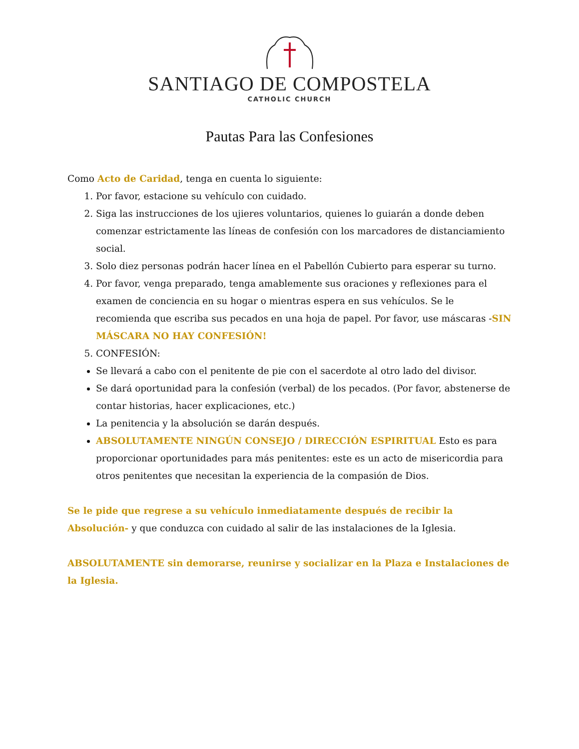SANTIAGO DE COMPOSTELA
CATHOLIC CHURCH
Pautas Para las Confesiones
Como Acto de Caridad, tenga en cuenta lo siguiente:
1. Por favor, estacione su vehículo con cuidado.
2. Siga las instrucciones de los ujieres voluntarios, quienes lo guiarán a donde deben comenzar estrictamente las líneas de confesión con los marcadores de distanciamiento social.
3. Solo diez personas podrán hacer línea en el Pabellón Cubierto para esperar su turno.
4. Por favor, venga preparado, tenga amablemente sus oraciones y reflexiones para el examen de conciencia en su hogar o mientras espera en sus vehículos. Se le recomienda que escriba sus pecados en una hoja de papel. Por favor, use máscaras -SIN MÁSCARA NO HAY CONFESIÓN!
5. CONFESIÓN:
Se llevará a cabo con el penitente de pie con el sacerdote al otro lado del divisor.
Se dará oportunidad para la confesión (verbal) de los pecados. (Por favor, abstenerse de contar historias, hacer explicaciones, etc.)
La penitencia y la absolución se darán después.
ABSOLUTAMENTE NINGÚN CONSEJO / DIRECCIÓN ESPIRITUAL Esto es para proporcionar oportunidades para más penitentes: este es un acto de misericordia para otros penitentes que necesitan la experiencia de la compasión de Dios.
Se le pide que regrese a su vehículo inmediatamente después de recibir la Absolución- y que conduzca con cuidado al salir de las instalaciones de la Iglesia.
ABSOLUTAMENTE sin demorarse, reunirse y socializar en la Plaza e Instalaciones de la Iglesia.